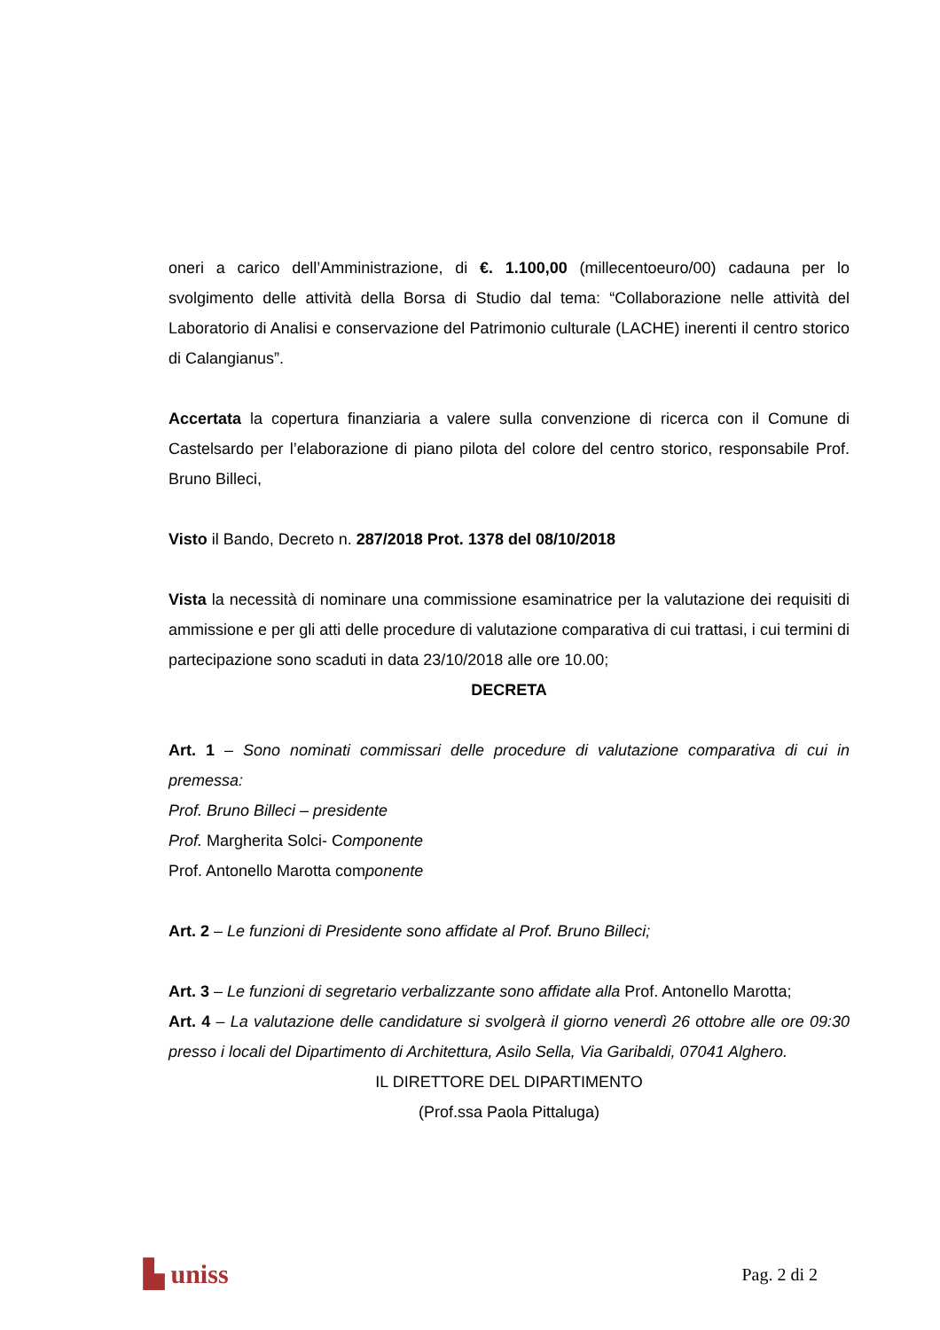oneri a carico dell’Amministrazione, di €. 1.100,00 (millecentoeuro/00) cadauna per lo svolgimento delle attività della Borsa di Studio dal tema: “Collaborazione nelle attività del Laboratorio di Analisi e conservazione del Patrimonio culturale (LACHE) inerenti il centro storico di Calangianus”.
Accertata la copertura finanziaria a valere sulla convenzione di ricerca con il Comune di Castelsardo per l’elaborazione di piano pilota del colore del centro storico, responsabile Prof. Bruno Billeci,
Visto il Bando, Decreto n. 287/2018 Prot. 1378 del 08/10/2018
Vista la necessità di nominare una commissione esaminatrice per la valutazione dei requisiti di ammissione e per gli atti delle procedure di valutazione comparativa di cui trattasi, i cui termini di partecipazione sono scaduti in data 23/10/2018 alle ore 10.00;
DECRETA
Art. 1 – Sono nominati commissari delle procedure di valutazione comparativa di cui in premessa:
Prof. Bruno Billeci – presidente
Prof. Margherita Solci- Componente
Prof. Antonello Marotta componente
Art. 2 – Le funzioni di Presidente sono affidate al Prof. Bruno Billeci;
Art. 3 – Le funzioni di segretario verbalizzante sono affidate alla Prof. Antonello Marotta;
Art. 4 – La valutazione delle candidature si svolgerà il giorno venerdì 26 ottobre alle ore 09:30 presso i locali del Dipartimento di Architettura, Asilo Sella, Via Garibaldi, 07041 Alghero.
IL DIRETTORE DEL DIPARTIMENTO
(Prof.ssa Paola Pittaluga)
▙ uniss Pag. 2 di 2